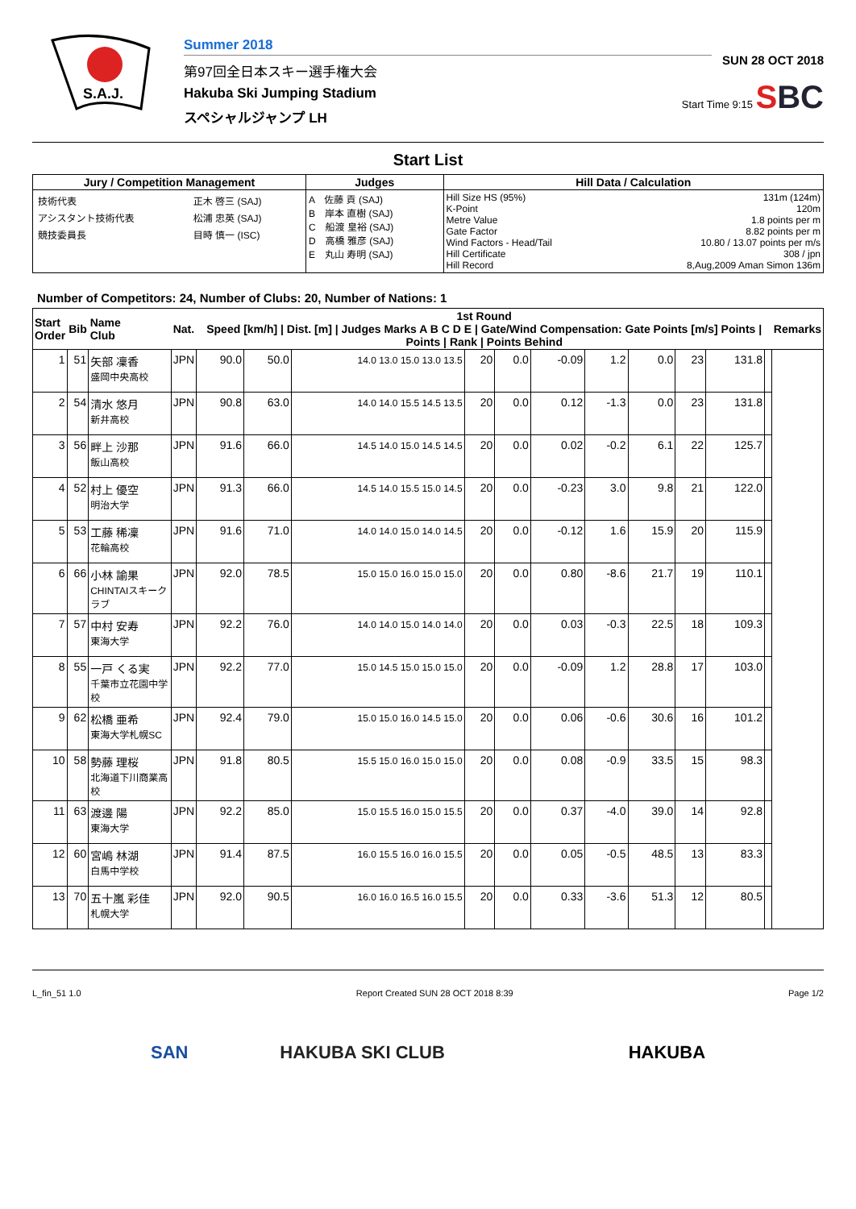S.A.J.
Summer 2018
第97回全日本スキー選手権大会
Hakuba Ski Jumping Stadium
スペシャルジャンプ LH
SUN 28 OCT 2018
Start Time 9:15 SBC
Start List
| Jury / Competition Management | Judges | Hill Data / Calculation | |
| --- | --- | --- | --- |
| / 技術代表 / 正木 啓三 (SAJ) / / アシスタント技術代表 / 松浦 忠英 (SAJ) / / 競技委員長 / 目時 慎一 (ISC) / | A 佐藤 貢 (SAJ) B 岸本 直樹 (SAJ) C 船渡 皇裕 (SAJ) D 高橋 雅彦 (SAJ) E 丸山 寿明 (SAJ) | Hill Size HS (95%) K-Point Metre Value Gate Factor Wind Factors - Head/Tail Hill Certificate Hill Record | 131m (124m) 120m 1.8 points per m 8.82 points per m 10.80 / 13.07 points per m/s 308 / jpn 8,Aug,2009 Aman Simon 136m |
Number of Competitors: 24, Number of Clubs: 20, Number of Nations: 1
| Start Order | Bib | Name Club | Nat. | 1st Round Speed [km/h] / Dist. [m] / Judges Marks A B C D E / Gate/Wind Compensation: Gate Points [m/s] Points / Points / Rank / Points Behind | | | | | | | | | | | Remarks |
| --- | --- | --- | --- | --- | --- | --- | --- | --- | --- | --- | --- | --- | --- | --- | --- |
| 1 | 51 | 矢部 凜香 盛岡中央高校 | JPN | 90.0 | 50.0 | 14.0 13.0 15.0 13.0 13.5 | 20 | 0.0 | -0.09 | 1.2 | 0.0 | 23 | 131.8 | | |
| 2 | 54 | 清水 悠月 新井高校 | JPN | 90.8 | 63.0 | 14.0 14.0 15.5 14.5 13.5 | 20 | 0.0 | 0.12 | -1.3 | 0.0 | 23 | 131.8 | | |
| 3 | 56 | 畔上 沙那 飯山高校 | JPN | 91.6 | 66.0 | 14.5 14.0 15.0 14.5 14.5 | 20 | 0.0 | 0.02 | -0.2 | 6.1 | 22 | 125.7 | | |
| 4 | 52 | 村上 優空 明治大学 | JPN | 91.3 | 66.0 | 14.5 14.0 15.5 15.0 14.5 | 20 | 0.0 | -0.23 | 3.0 | 9.8 | 21 | 122.0 | | |
| 5 | 53 | 工藤 稀凜 花輪高校 | JPN | 91.6 | 71.0 | 14.0 14.0 15.0 14.0 14.5 | 20 | 0.0 | -0.12 | 1.6 | 15.9 | 20 | 115.9 | | |
| 6 | 66 | 小林 諭果 CHINTAIスキークラブ | JPN | 92.0 | 78.5 | 15.0 15.0 16.0 15.0 15.0 | 20 | 0.0 | 0.80 | -8.6 | 21.7 | 19 | 110.1 | | |
| 7 | 57 | 中村 安寿 東海大学 | JPN | 92.2 | 76.0 | 14.0 14.0 15.0 14.0 14.0 | 20 | 0.0 | 0.03 | -0.3 | 22.5 | 18 | 109.3 | | |
| 8 | 55 | 一戸 くる実 千葉市立花園中学校 | JPN | 92.2 | 77.0 | 15.0 14.5 15.0 15.0 15.0 | 20 | 0.0 | -0.09 | 1.2 | 28.8 | 17 | 103.0 | | |
| 9 | 62 | 松橋 亜希 東海大学札幌SC | JPN | 92.4 | 79.0 | 15.0 15.0 16.0 14.5 15.0 | 20 | 0.0 | 0.06 | -0.6 | 30.6 | 16 | 101.2 | | |
| 10 | 58 | 勢藤 理桜 北海道下川商業高校 | JPN | 91.8 | 80.5 | 15.5 15.0 16.0 15.0 15.0 | 20 | 0.0 | 0.08 | -0.9 | 33.5 | 15 | 98.3 | | |
| 11 | 63 | 渡邊 陽 東海大学 | JPN | 92.2 | 85.0 | 15.0 15.5 16.0 15.0 15.5 | 20 | 0.0 | 0.37 | -4.0 | 39.0 | 14 | 92.8 | | |
| 12 | 60 | 宮嶋 林湖 白馬中学校 | JPN | 91.4 | 87.5 | 16.0 15.5 16.0 16.0 15.5 | 20 | 0.0 | 0.05 | -0.5 | 48.5 | 13 | 83.3 | | |
| 13 | 70 | 五十嵐 彩佳 札幌大学 | JPN | 92.0 | 90.5 | 16.0 16.0 16.5 16.0 15.5 | 20 | 0.0 | 0.33 | -3.6 | 51.3 | 12 | 80.5 | | |
L_fin_51 1.0 Report Created SUN 28 OCT 2018 8:39 Page 1/2
SAN HAKUBA SKI CLUB HAKUBA